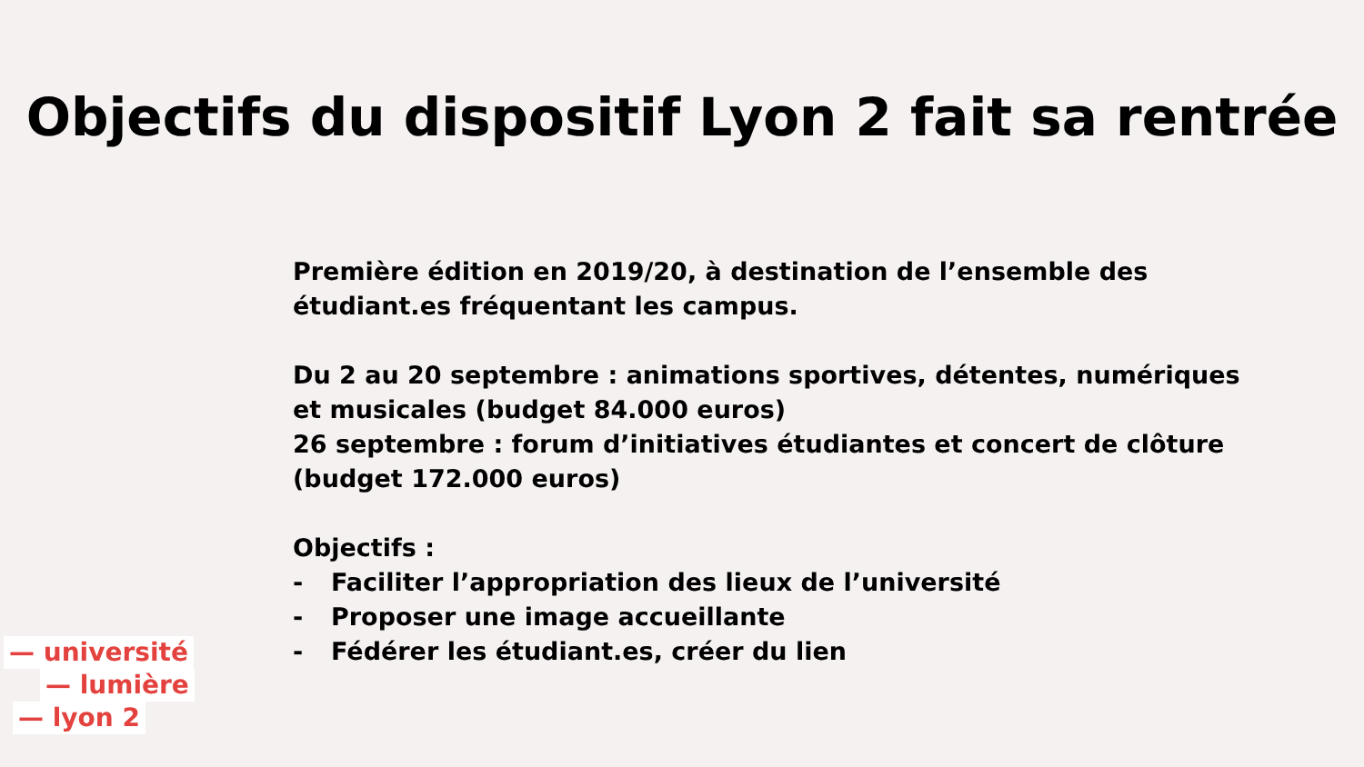Objectifs du dispositif Lyon 2 fait sa rentrée
Première édition en 2019/20, à destination de l’ensemble des étudiant.es fréquentant les campus.
Du 2 au 20 septembre : animations sportives, détentes, numériques et musicales (budget 84.000 euros)
26 septembre : forum d’initiatives étudiantes et concert de clôture (budget 172.000 euros)
Objectifs :
- Faciliter l’appropriation des lieux de l’université
- Proposer une image accueillante
- Fédérer les étudiant.es, créer du lien
— université
— lumière
— lyon 2